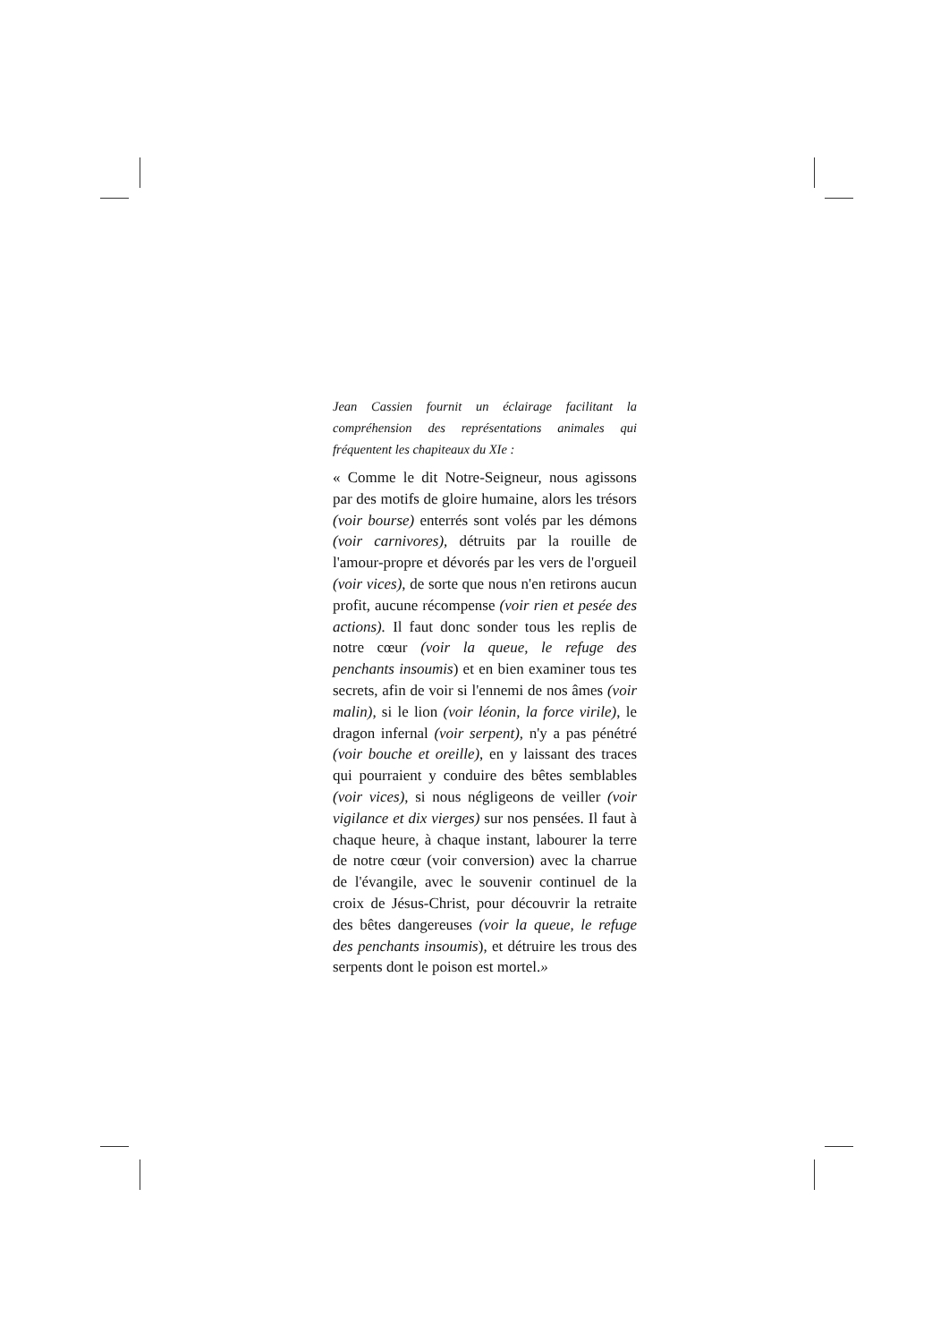Jean Cassien fournit un éclairage facilitant la compréhension des représentations animales qui fréquentent les chapiteaux du XIe :
« Comme le dit Notre-Seigneur, nous agissons par des motifs de gloire humaine, alors les trésors (voir bourse) enterrés sont volés par les démons (voir carnivores), détruits par la rouille de l'amour-propre et dévorés par les vers de l'orgueil (voir vices), de sorte que nous n'en retirons aucun profit, aucune récompense (voir rien et pesée des actions). Il faut donc sonder tous les replis de notre cœur (voir la queue, le refuge des penchants insoumis) et en bien examiner tous tes secrets, afin de voir si l'ennemi de nos âmes (voir malin), si le lion (voir léonin, la force virile), le dragon infernal (voir serpent), n'y a pas pénétré (voir bouche et oreille), en y laissant des traces qui pourraient y conduire des bêtes semblables (voir vices), si nous négligeons de veiller (voir vigilance et dix vierges) sur nos pensées. Il faut à chaque heure, à chaque instant, labourer la terre de notre cœur (voir conversion) avec la charrue de l'évangile, avec le souvenir continuel de la croix de Jésus-Christ, pour découvrir la retraite des bêtes dangereuses (voir la queue, le refuge des penchants insoumis), et détruire les trous des serpents dont le poison est mortel.»